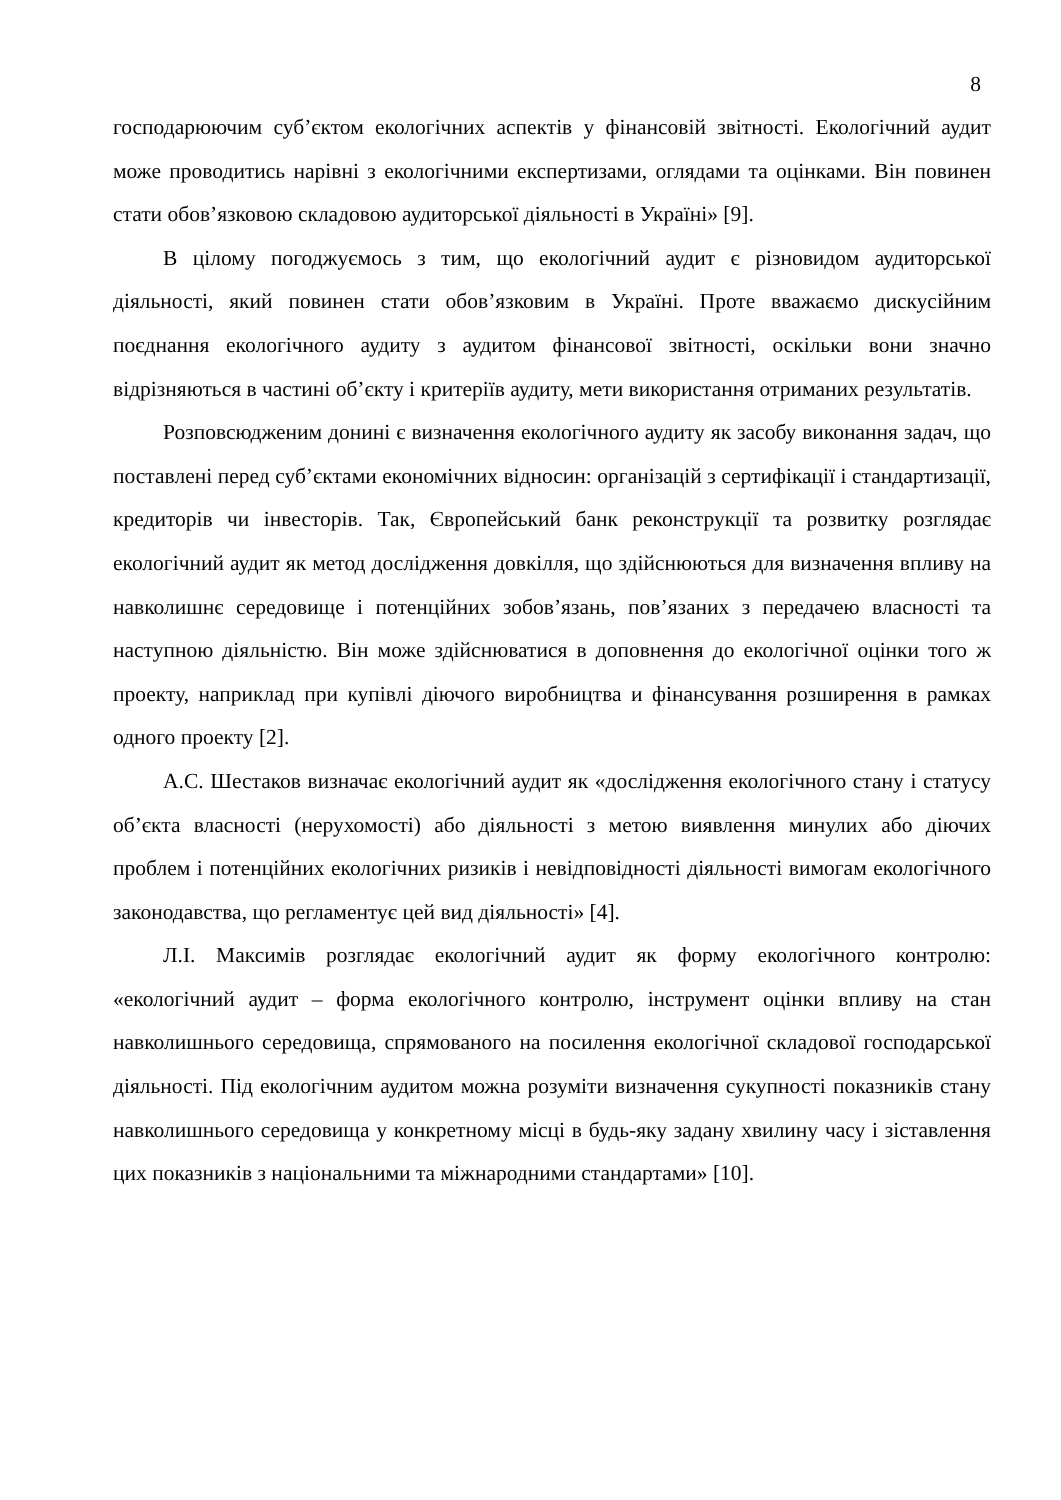8
господарюючим суб’єктом екологічних аспектів у фінансовій звітності. Екологічний аудит може проводитись нарівні з екологічними експертизами, оглядами та оцінками. Він повинен стати обов’язковою складовою аудиторської діяльності в Україні» [9].
В цілому погоджуємось з тим, що екологічний аудит є різновидом аудиторської діяльності, який повинен стати обов’язковим в Україні. Проте вважаємо дискусійним поєднання екологічного аудиту з аудитом фінансової звітності, оскільки вони значно відрізняються в частині об’єкту і критеріїв аудиту, мети використання отриманих результатів.
Розповсюдженим донині є визначення екологічного аудиту як засобу виконання задач, що поставлені перед суб’єктами економічних відносин: організацій з сертифікації і стандартизації, кредиторів чи інвесторів. Так, Європейський банк реконструкції та розвитку розглядає екологічний аудит як метод дослідження довкілля, що здійснюються для визначення впливу на навколишнє середовище і потенційних зобов’язань, пов’язаних з передачею власності та наступною діяльністю. Він може здійснюватися в доповнення до екологічної оцінки того ж проекту, наприклад при купівлі діючого виробництва и фінансування розширення в рамках одного проекту [2].
А.С. Шестаков визначає екологічний аудит як «дослідження екологічного стану і статусу об’єкта власності (нерухомості) або діяльності з метою виявлення минулих або діючих проблем і потенційних екологічних ризиків і невідповідності діяльності вимогам екологічного законодавства, що регламентує цей вид діяльності» [4].
Л.І. Максимів розглядає екологічний аудит як форму екологічного контролю: «екологічний аудит – форма екологічного контролю, інструмент оцінки впливу на стан навколишнього середовища, спрямованого на посилення екологічної складової господарської діяльності. Під екологічним аудитом можна розуміти визначення сукупності показників стану навколишнього середовища у конкретному місці в будь-яку задану хвилину часу і зіставлення цих показників з національними та міжнародними стандартами» [10].